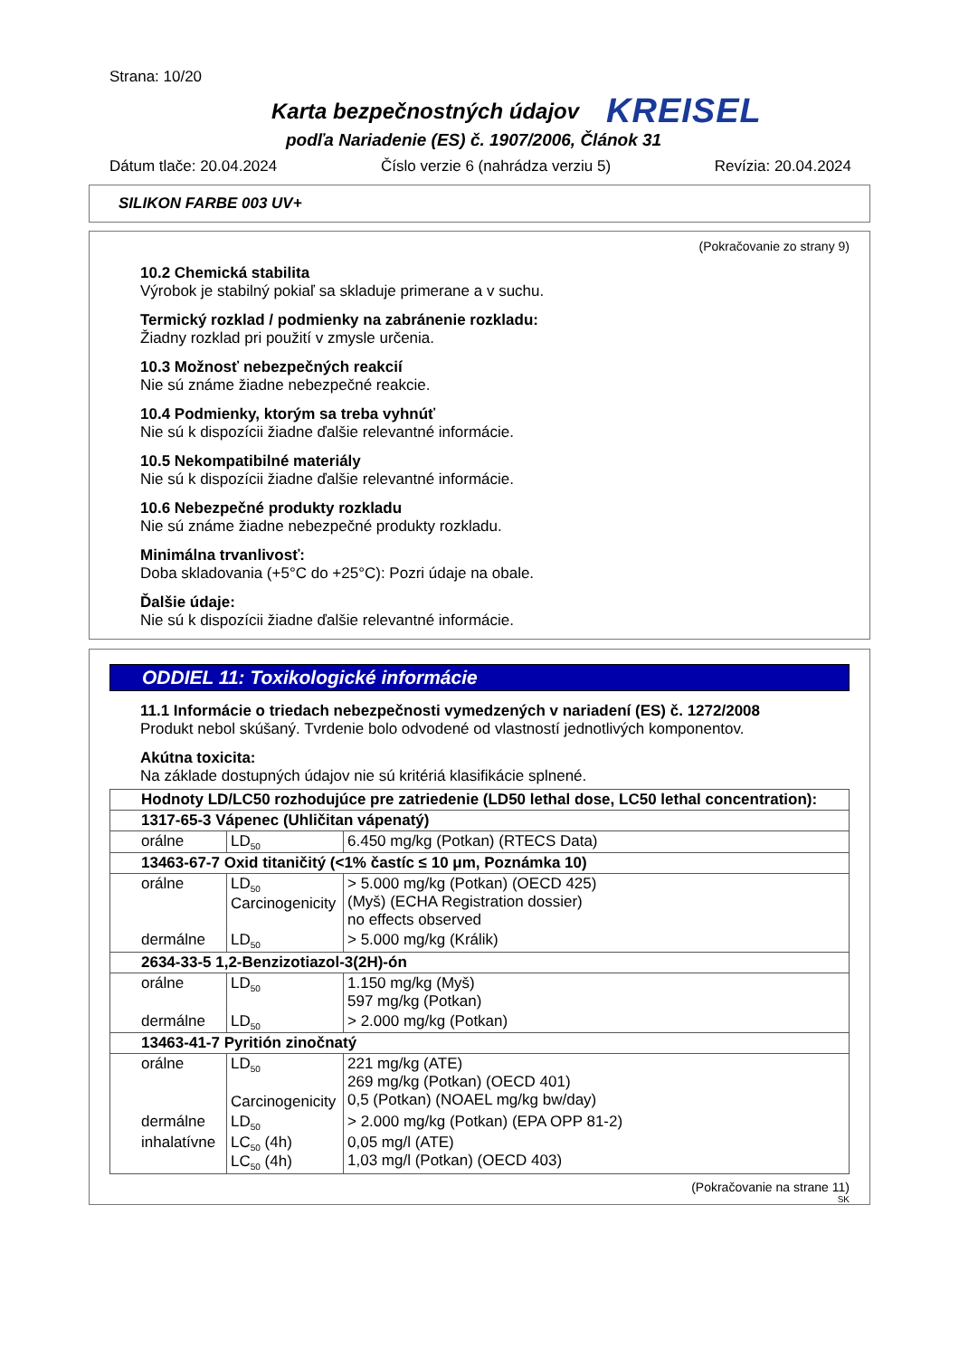Strana: 10/20
Karta bezpečnostných údajov KREISEL
podľa Nariadenie (ES) č. 1907/2006, Článok 31
Dátum tlače: 20.04.2024 Číslo verzie 6 (nahrádza verziu 5) Revízia: 20.04.2024
SILIKON FARBE 003 UV+
(Pokračovanie zo strany 9)
10.2 Chemická stabilita
Výrobok je stabilný pokiaľ sa skladuje primerane a v suchu.
Termický rozklad / podmienky na zabránenie rozkladu:
Žiadny rozklad pri použití v zmysle určenia.
10.3 Možnosť nebezpečných reakcií
Nie sú známe žiadne nebezpečné reakcie.
10.4 Podmienky, ktorým sa treba vyhnúť
Nie sú k dispozícii žiadne ďalšie relevantné informácie.
10.5 Nekompatibilné materiály
Nie sú k dispozícii žiadne ďalšie relevantné informácie.
10.6 Nebezpečné produkty rozkladu
Nie sú známe žiadne nebezpečné produkty rozkladu.
Minimálna trvanlivosť:
Doba skladovania (+5°C do +25°C): Pozri údaje na obale.
Ďalšie údaje:
Nie sú k dispozícii žiadne ďalšie relevantné informácie.
ODDIEL 11: Toxikologické informácie
11.1 Informácie o triedach nebezpečnosti vymedzených v nariadení (ES) č. 1272/2008
Produkt nebol skúšaný. Tvrdenie bolo odvodené od vlastností jednotlivých komponentov.
Akútna toxicita:
Na základe dostupných údajov nie sú kritériá klasifikácie splnené.
| Hodnoty LD/LC50 rozhodujúce pre zatriedenie (LD50 lethal dose, LC50 lethal concentration): | | |
| 1317-65-3 Vápenec (Uhličitan vápenatý) | | |
| orálne | LD<sub>50</sub> | 6.450 mg/kg (Potkan) (RTECS Data) |
| 13463-67-7 Oxid titaničitý (<1% častíc ≤ 10 μm, Poznámka 10) | | |
| orálne | LD<sub>50</sub> Carcinogenicity | > 5.000 mg/kg (Potkan) (OECD 425) (Myš) (ECHA Registration dossier) no effects observed |
| dermálne | LD<sub>50</sub> | > 5.000 mg/kg (Králik) |
| 2634-33-5 1,2-Benzizotiazol-3(2H)-ón | | |
| orálne | LD<sub>50</sub> | 1.150 mg/kg (Myš) 597 mg/kg (Potkan) |
| dermálne | LD<sub>50</sub> | > 2.000 mg/kg (Potkan) |
| 13463-41-7 Pyritión zinočnatý | | |
| orálne | LD<sub>50</sub> Carcinogenicity | 221 mg/kg (ATE) 269 mg/kg (Potkan) (OECD 401) 0,5 (Potkan) (NOAEL mg/kg bw/day) |
| dermálne | LD<sub>50</sub> | > 2.000 mg/kg (Potkan) (EPA OPP 81-2) |
| inhalatívne | LC<sub>50</sub> (4h) LC<sub>50</sub> (4h) | 0,05 mg/l (ATE) 1,03 mg/l (Potkan) (OECD 403) |
(Pokračovanie na strane 11)
SK